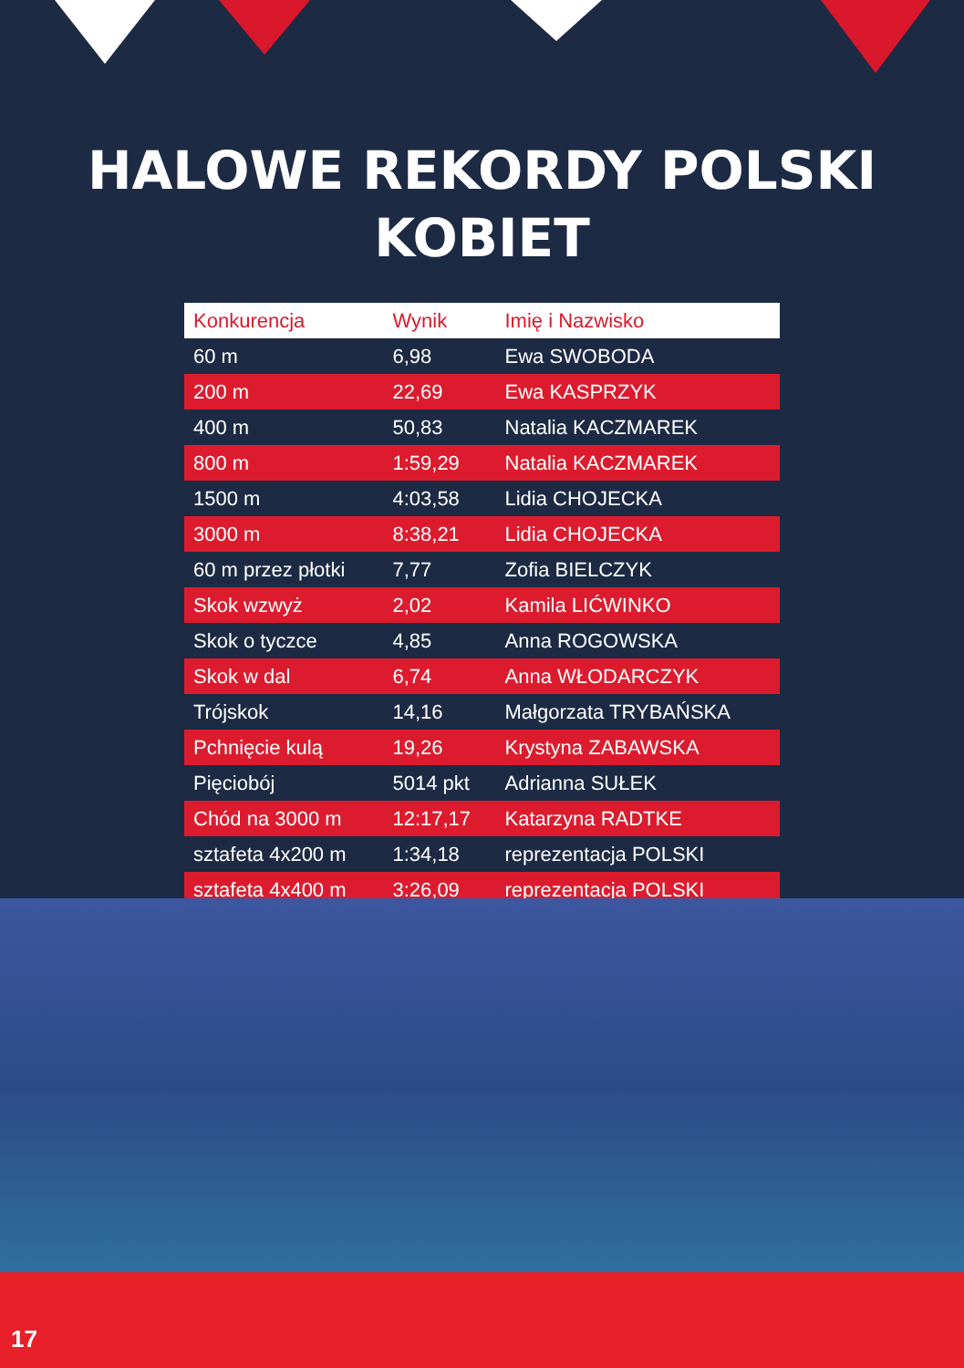HALOWE REKORDY POLSKI
KOBIET
| Konkurencja | Wynik | Imię i Nazwisko |
| --- | --- | --- |
| 60 m | 6,98 | Ewa SWOBODA |
| 200 m | 22,69 | Ewa KASPRZYK |
| 400 m | 50,83 | Natalia KACZMAREK |
| 800 m | 1:59,29 | Natalia KACZMAREK |
| 1500 m | 4:03,58 | Lidia CHOJECKA |
| 3000 m | 8:38,21 | Lidia CHOJECKA |
| 60 m przez płotki | 7,77 | Zofia BIELCZYK |
| Skok wzwyż | 2,02 | Kamila LIĆWINKO |
| Skok o tyczce | 4,85 | Anna ROGOWSKA |
| Skok w dal | 6,74 | Anna WŁODARCZYK |
| Trójskok | 14,16 | Małgorzata TRYBAŃSKA |
| Pchnięcie kulą | 19,26 | Krystyna ZABAWSKA |
| Pięciobój | 5014 pkt | Adrianna SUŁEK |
| Chód na 3000 m | 12:17,17 | Katarzyna RADTKE |
| sztafeta 4x200 m | 1:34,18 | reprezentacja POLSKI |
| sztafeta 4x400 m | 3:26,09 | reprezentacja POLSKI |
17